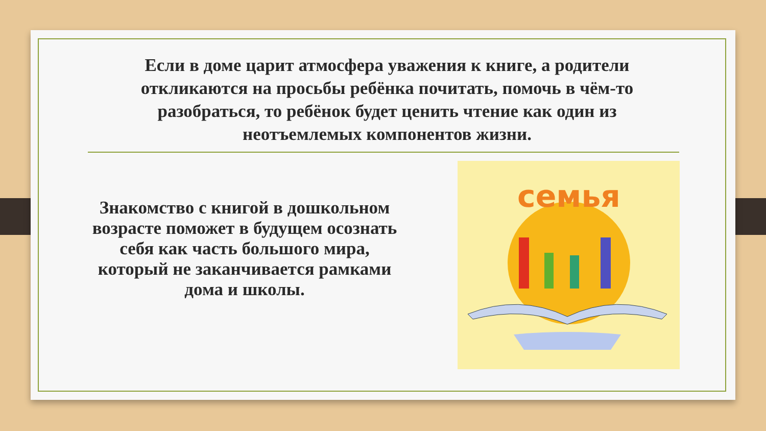Если в доме царит атмосфера уважения к книге, а родители откликаются на просьбы ребёнка почитать, помочь в чём-то разобраться, то ребёнок будет ценить чтение как один из неотъемлемых компонентов жизни.
Знакомство с книгой в дошкольном возрасте поможет в будущем осознать себя как часть большого мира, который не заканчивается рамками дома и школы.
семья